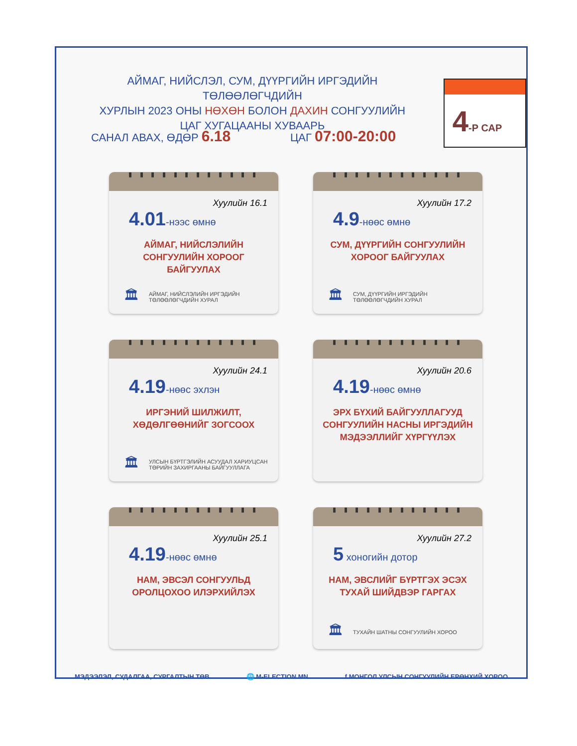АЙМАГ, НИЙСЛЭЛ, СУМ, ДҮҮРГИЙН ИРГЭДИЙН ТӨЛӨӨЛӨГЧДИЙН
ХУРЛЫН 2023 ОНЫ НӨХӨН БОЛОН ДАХИН СОНГУУЛИЙН
ЦАГ ХУГАЦААНЫ ХУВААРЬ
4-Р САР
САНАЛ АВАХ, ӨДӨР 6.18
ЦАГ 07:00-20:00
▮ ▮ ▮ ▮ ▮ ▮ ▮ ▮ ▮ ▮ ▮ ▮
Хуулийн 16.1
4.01-нээс өмнө
АЙМАГ, НИЙСЛЭЛИЙН
СОНГУУЛИЙН ХОРООГ
БАЙГУУЛАХ
🏛 АЙМАГ, НИЙСЛЭЛИЙН ИРГЭДИЙН
ТӨЛӨӨЛӨГЧДИЙН ХУРАЛ
▮ ▮ ▮ ▮ ▮ ▮ ▮ ▮ ▮ ▮ ▮ ▮
Хуулийн 17.2
4.9-нөөс өмнө
СУМ, ДҮҮРГИЙН СОНГУУЛИЙН
ХОРООГ БАЙГУУЛАХ
🏛 СУМ, ДҮҮРГИЙН ИРГЭДИЙН
ТӨЛӨӨЛӨГЧДИЙН ХУРАЛ
▮ ▮ ▮ ▮ ▮ ▮ ▮ ▮ ▮ ▮ ▮ ▮
Хуулийн 24.1
4.19-нөөс эхлэн
ИРГЭНИЙ ШИЛЖИЛТ,
ХӨДӨЛГӨӨНИЙГ ЗОГСООХ
🏛 УЛСЫН БҮРТГЭЛИЙН АСУУДАЛ ХАРИУЦСАН
ТӨРИЙН ЗАХИРГААНЫ БАЙГУУЛЛАГА
▮ ▮ ▮ ▮ ▮ ▮ ▮ ▮ ▮ ▮ ▮ ▮
Хуулийн 20.6
4.19-нөөс өмнө
ЭРХ БҮХИЙ БАЙГУУЛЛАГУУД
СОНГУУЛИЙН НАСНЫ ИРГЭДИЙН
МЭДЭЭЛЛИЙГ ХҮРГҮҮЛЭХ
▮ ▮ ▮ ▮ ▮ ▮ ▮ ▮ ▮ ▮ ▮ ▮
Хуулийн 25.1
4.19-нөөс өмнө
НАМ, ЭВСЭЛ СОНГУУЛЬД
ОРОЛЦОХОО ИЛЭРХИЙЛЭХ
▮ ▮ ▮ ▮ ▮ ▮ ▮ ▮ ▮ ▮ ▮ ▮
Хуулийн 27.2
5 хоногийн дотор
НАМ, ЭВСЛИЙГ БҮРТГЭХ ЭСЭХ
ТУХАЙ ШИЙДВЭР ГАРГАХ
🏛 ТУХАЙН ШАТНЫ СОНГУУЛИЙН ХОРОО
МЭДЭЭЛЭЛ, СУДАЛГАА, СУРГАЛТЫН ТӨВ 🌐 M-ELECTION.MN f МОНГОЛ УЛСЫН СОНГУУЛИЙН ЕРӨНХИЙ ХОРОО